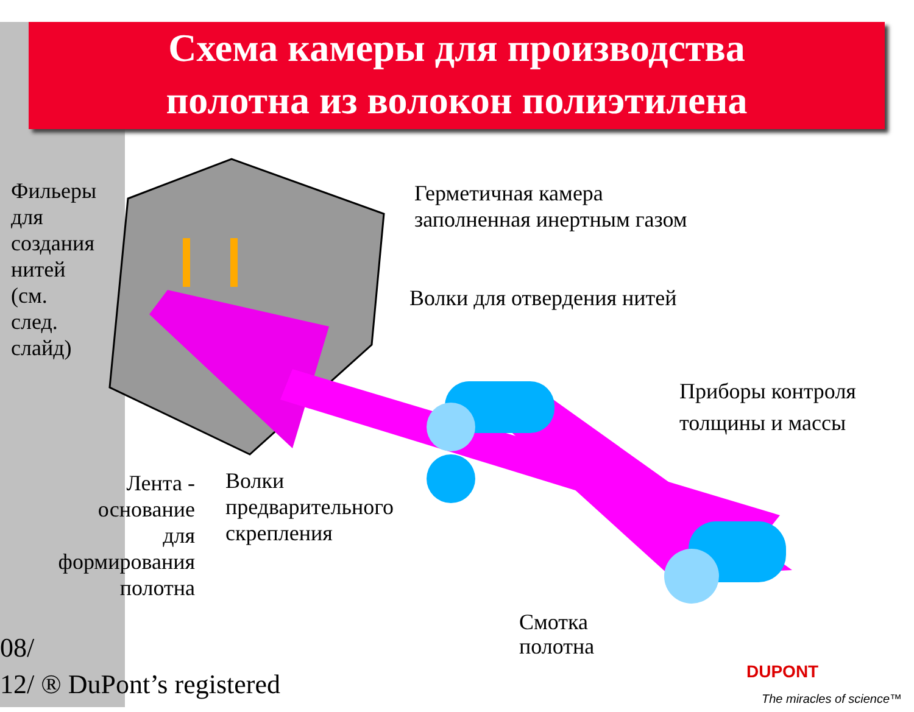Схема камеры для производства
полотна из волокон полиэтилена
Фильеры
для
создания
нитей
(см.
след.
слайд)
Герметичная камера
заполненная инертным газом
Волки для отвердения нитей
Приборы контроля
толщины и массы
Лента -
основание
для
формирования
полотна
Волки
предварительного
скрепления
Смотка
полотна
08/
12/ ® DuPont’s registered
DUPONT
The miracles of science™